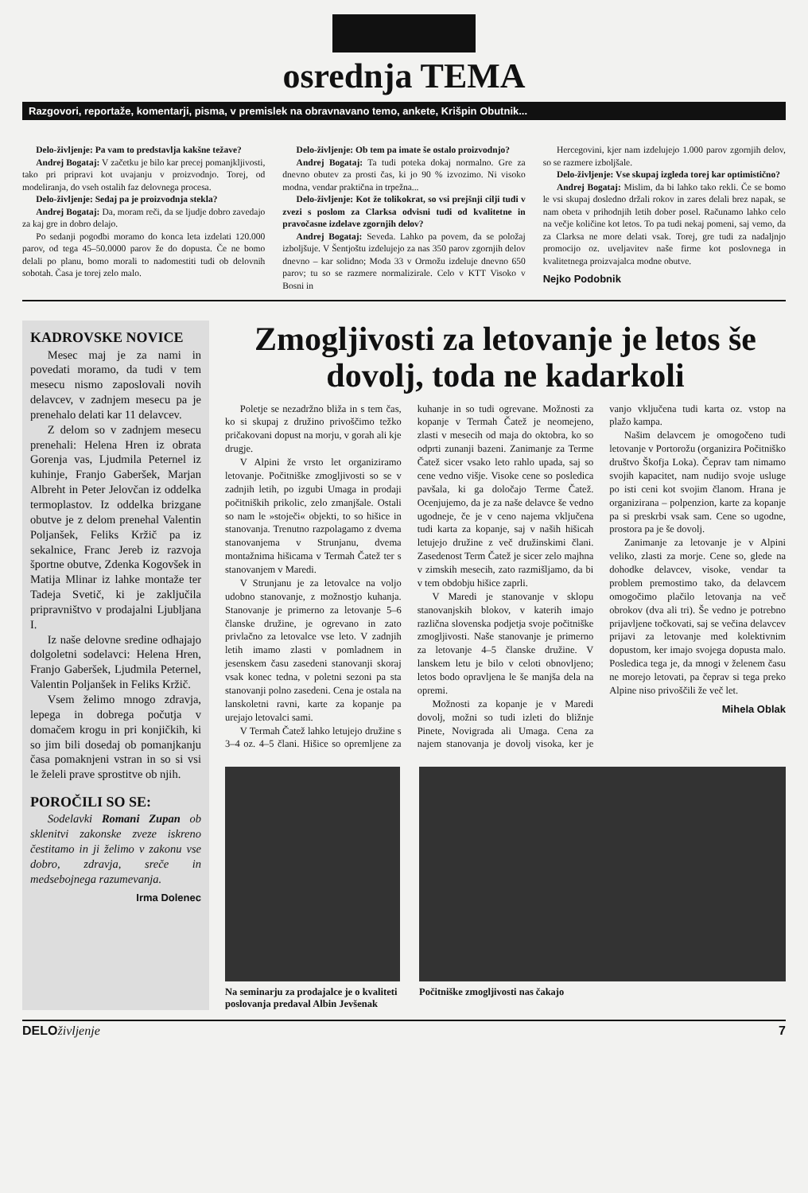osrednja TEMA
Razgovori, reportaže, komentarji, pisma, v premislek na obravnavano temo, ankete, Krišpin Obutnik...
Delo-življenje: Pa vam to predstavlja kakšne težave?
Andrej Bogataj: V začetku je bilo kar precej pomanjkljivosti, tako pri pripravi kot uvajanju v proizvodnjo. Torej, od modeliranja, do vseh ostalih faz delovnega procesa.
Delo-življenje: Sedaj pa je proizvodnja stekla?
Andrej Bogataj: Da, moram reči, da se ljudje dobro zavedajo za kaj gre in dobro delajo.
Po sedanji pogodbi moramo do konca leta izdelati 120.000 parov, od tega 45–50.0000 parov že do dopusta. Če ne bomo delali po planu, bomo morali to nadomestiti tudi ob delovnih sobotah. Časa je torej zelo malo.
Delo-življenje: Ob tem pa imate še ostalo proizvodnjo?
Andrej Bogataj: Ta tudi poteka dokaj normalno. Gre za dnevno obutev za prosti čas, ki jo 90 % izvozimo. Ni visoko modna, vendar praktična in trpežna...
Delo-življenje: Kot že tolikokrat, so vsi prejšnji cilji tudi v zvezi s poslom za Clarksa odvisni tudi od kvalitetne in pravočasne izdelave zgornjih delov?
Andrej Bogataj: Seveda. Lahko pa povem, da se položaj izboljšuje. V Šentjoštu izdelujejo za nas 350 parov zgornjih delov dnevno – kar solidno; Moda 33 v Ormožu izdeluje dnevno 650 parov; tu so se razmere normalizirale. Celo v KTT Visoko v Bosni in
Hercegovini, kjer nam izdelujejo 1.000 parov zgornjih delov, so se razmere izboljšale.
Delo-življenje: Vse skupaj izgleda torej kar optimistično?
Andrej Bogataj: Mislim, da bi lahko tako rekli. Če se bomo le vsi skupaj dosledno držali rokov in zares delali brez napak, se nam obeta v prihodnjih letih dober posel. Računamo lahko celo na večje količine kot letos. To pa tudi nekaj pomeni, saj vemo, da za Clarksa ne more delati vsak. Torej, gre tudi za nadaljnjo promocijo oz. uveljavitev naše firme kot poslovnega in kvalitetnega proizvajalca modne obutve.
Nejko Podobnik
KADROVSKE NOVICE
Mesec maj je za nami in povedati moramo, da tudi v tem mesecu nismo zaposlovali novih delavcev, v zadnjem mesecu pa je prenehalo delati kar 11 delavcev.
Z delom so v zadnjem mesecu prenehali: Helena Hren iz obrata Gorenja vas, Ljudmila Peternel iz kuhinje, Franjo Gaberšek, Marjan Albreht in Peter Jelovčan iz oddelka termoplastov. Iz oddelka brizgane obutve je z delom prenehal Valentin Poljanšek, Feliks Kržič pa iz sekalnice, Franc Jereb iz razvoja športne obutve, Zdenka Kogovšek in Matija Mlinar iz lahke montaže ter Tadeja Svetič, ki je zaključila pripravništvo v prodajalni Ljubljana I.
Iz naše delovne sredine odhajajo dolgoletni sodelavci: Helena Hren, Franjo Gaberšek, Ljudmila Peternel, Valentin Poljanšek in Feliks Kržič.
Vsem želimo mnogo zdravja, lepega in dobrega počutja v domačem krogu in pri konjičkih, ki so jim bili dosedaj ob pomanjkanju časa pomaknjeni vstran in so si vsi le želeli prave sprostitve ob njih.
POROČILI SO SE:
Sodelavki Romani Zupan ob sklenitvi zakonske zveze iskreno čestitamo in ji želimo v zakonu vse dobro, zdravja, sreče in medsebojnega razumevanja.
Irma Dolenec
Zmogljivosti za letovanje je letos še dovolj, toda ne kadarkoli
Poletje se nezadržno bliža in s tem čas, ko si skupaj z družino privoščimo težko pričakovani dopust na morju, v gorah ali kje drugje.
V Alpini že vrsto let organiziramo letovanje. Počitniške zmogljivosti so se v zadnjih letih, po izgubi Umaga in prodaji počitniških prikolic, zelo zmanjšale. Ostali so nam le »stoječi« objekti, to so hišice in stanovanja. Trenutno razpolagamo z dvema stanovanjema v Strunjanu, dvema montažnima hišicama v Termah Čatež ter s stanovanjem v Maredi.
V Strunjanu je za letovalce na voljo udobno stanovanje, z možnostjo kuhanja. Stanovanje je primerno za letovanje 5–6 članske družine, je ogrevano in zato privlačno za letovalce vse leto. V zadnjih letih imamo zlasti v pomladnem in jesenskem času zasedeni stanovanji skoraj vsak konec tedna, v poletni sezoni pa sta stanovanji polno zasedeni. Cena je ostala na lanskoletni ravni, karte za kopanje pa urejajo letovalci sami.
V Termah Čatež lahko letujejo družine s 3–4 oz. 4–5 člani. Hišice so opremljene za kuhanje in so tudi ogrevane. Možnosti za kopanje v Termah Čatež je neomejeno, zlasti v mesecih od maja do oktobra, ko so odprti zunanji bazeni. Zanimanje za Terme Čatež sicer vsako leto rahlo upada, saj so cene vedno višje. Visoke cene so posledica pavšala, ki ga določajo Terme Čatež. Ocenjujemo, da je za naše delavce še vedno ugodneje, če je v ceno najema vključena tudi karta za kopanje, saj v naših hišicah letujejo družine z več družinskimi člani. Zasedenost Term Čatež je sicer zelo majhna v zimskih mesecih, zato razmišljamo, da bi v tem obdobju hišice zaprli.
V Maredi je stanovanje v sklopu stanovanjskih blokov, v katerih imajo različna slovenska podjetja svoje počitniške zmogljivosti. Naše stanovanje je primerno za letovanje 4–5 članske družine. V lanskem letu je bilo v celoti obnovljeno; letos bodo opravljena le še manjša dela na opremi.
Možnosti za kopanje je v Maredi dovolj, možni so tudi izleti do bližnje Pinete, Novigrada ali Umaga. Cena za najem stanovanja je dovolj visoka, ker je vanjo vključena tudi karta oz. vstop na plažo kampa.
Našim delavcem je omogočeno tudi letovanje v Portorožu (organizira Počitniško društvo Škofja Loka). Čeprav tam nimamo svojih kapacitet, nam nudijo svoje usluge po isti ceni kot svojim članom. Hrana je organizirana – polpenzion, karte za kopanje pa si preskrbi vsak sam. Cene so ugodne, prostora pa je še dovolj.
Zanimanje za letovanje je v Alpini veliko, zlasti za morje. Cene so, glede na dohodke delavcev, visoke, vendar ta problem premostimo tako, da delavcem omogočimo plačilo letovanja na več obrokov (dva ali tri). Še vedno je potrebno prijavljene točkovati, saj se večina delavcev prijavi za letovanje med kolektivnim dopustom, ker imajo svojega dopusta malo. Posledica tega je, da mnogi v želenem času ne morejo letovati, pa čeprav si tega preko Alpine niso privoščili že več let.
Mihela Oblak
Na seminarju za prodajalce je o kvaliteti poslovanja predaval Albin Jevšenak
Počitniške zmogljivosti nas čakajo
DELOživljenje 7